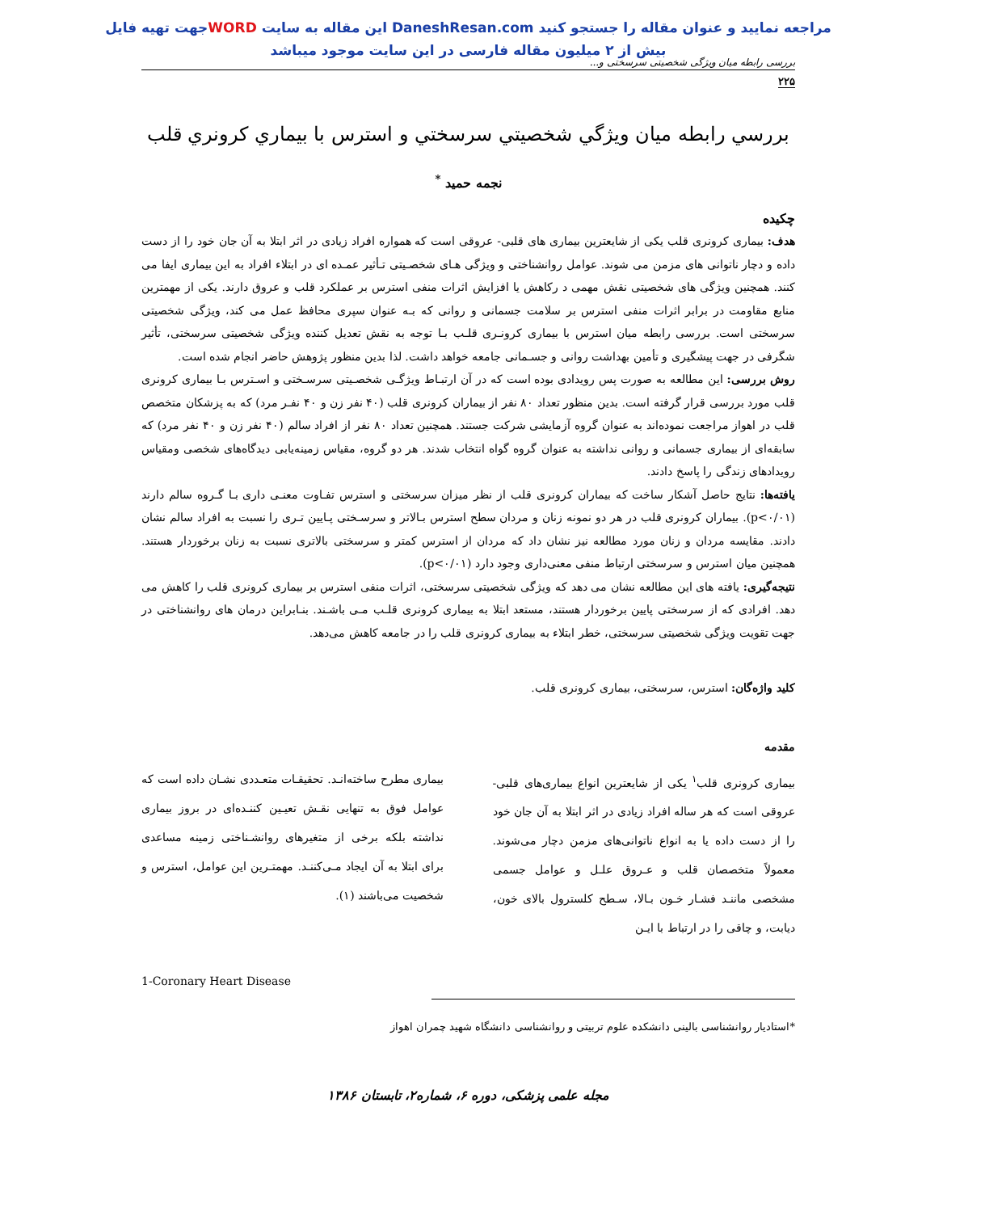جهت تهیه فایلWORD این مقاله به سایت DaneshResan.com مراجعه نمایید و عنوان مقاله را جستجو کنید
بیش از ۲ میلیون مقاله فارسی در این سایت موجود میباشد
بررسی رابطه میان ویژگی شخصیتی سرسختی و...
۲۲۵
بررسي رابطه ميان ويژگي شخصيتي سرسختي و استرس با بيماري كرونري قلب
نجمه حمید <sup>*</sup>
چکیده
هدف: بیماری کرونری قلب یکی از شایعترین بیماری های قلبی- عروقی است که همواره افراد زیادی در اثر ابتلا به آن جان خود را از دست داده و دچار ناتوانی های مزمن می شوند. عوامل روانشناختی و ویژگی هـای شخصـیتی تـأثیر عمـده ای در ابتلاء افراد به این بیماری ایفا می کنند. همچنین ویژگی های شخصیتی نقش مهمی د رکاهش یا افزایش اثرات منفی استرس بر عملکرد قلب و عروق دارند. یکی از مهمترین منابع مقاومت در برابر اثرات منفی استرس بر سلامت جسمانی و روانی که بـه عنوان سپری محافظ عمل می کند، ویژگی شخصیتی سرسختی است. بررسی رابطه میان استرس با بیماری کرونـری قلـب بـا توجه به نقش تعدیل کننده ویژگی شخصیتی سرسختی، تأثیر شگرفی در جهت پیشگیری و تأمین بهداشت روانی و جسـمانی جامعه خواهد داشت. لذا بدین منظور پژوهش حاضر انجام شده است.
روش بررسی: این مطالعه به صورت پس رویدادی بوده است که در آن ارتبـاط ویژگـی شخصـیتی سرسـختی و اسـترس بـا بیماری کرونری قلب مورد بررسی قرار گرفته است. بدین منظور تعداد ۸۰ نفر از بیماران کرونری قلب (۴۰ نفر زن و ۴۰ نفـر مرد) که به پزشکان متخصص قلب در اهواز مراجعت نموده‌اند به عنوان گروه آزمایشی شرکت جستند. همچنین تعداد ۸۰ نفر از افراد سالم (۴۰ نفر زن و ۴۰ نفر مرد) که سابقه‌ای از بیماری جسمانی و روانی نداشته به عنوان گروه گواه انتخاب شدند. هر دو گروه، مقیاس زمینه‌یابی دیدگاه‌های شخصی ومقیاس رویدادهای زندگی را پاسخ دادند.
یافته‌ها: نتایج حاصل آشکار ساخت که بیماران کرونری قلب از نظر میزان سرسختی و استرس تفـاوت معنـی داری بـا گـروه سالم دارند (p<۰/۰۱). بیماران کرونری قلب در هر دو نمونه زنان و مردان سطح استرس بـالاتر و سرسـختی پـایین تـری را نسبت به افراد سالم نشان دادند. مقایسه مردان و زنان مورد مطالعه نیز نشان داد که مردان از استرس کمتر و سرسختی بالاتری نسبت به زنان برخوردار هستند. همچنین میان استرس و سرسختی ارتباط منفی معنی‌داری وجود دارد (p<۰/۰۱).
نتیجه‌گیری: یافته های این مطالعه نشان می دهد که ویژگی شخصیتی سرسختی، اثرات منفی استرس بر بیماری کرونری قلب را کاهش می دهد. افرادی که از سرسختی پایین برخوردار هستند، مستعد ابتلا به بیماری کرونری قلـب مـی باشـند. بنـابراین درمان های روانشناختی در جهت تقویت ویژگی شخصیتی سرسختی، خطر ابتلاء به بیماری کرونری قلب را در جامعه کاهش می‌دهد.
کلید واژه‌گان: استرس، سرسختی، بیماری کرونری قلب.
مقدمه
بیماری کرونری قلب<sup>۱</sup> یکی از شایعترین انواع بیماری‌های قلبی- عروقی است که هر ساله افراد زیادی در اثر ابتلا به آن جان خود را از دست داده یا به انواع ناتوانی‌های مزمن دچار می‌شوند. معمولاً متخصصان قلب و عـروق علـل و عوامل جسمی مشخصی ماننـد فشـار خـون بـالا، سـطح کلسترول بالای خون، دیابت، و چاقی را در ارتباط با ایـن
بیماری مطرح ساخته‌انـد. تحقیقـات متعـددی نشـان داده است که عوامل فوق به تنهایی نقـش تعیـین کننـده‌ای در بروز بیماری نداشته بلکه برخی از متغیرهای روانشـناختی زمینه مساعدی برای ابتلا به آن ایجاد مـی‌کننـد. مهمتـرین این عوامل، استرس و شخصیت می‌باشند (۱).
1-Coronary Heart Disease
*استادیار روانشناسی بالینی دانشکده علوم تربیتی و روانشناسی دانشگاه شهید چمران اهواز
مجله علمی پزشکی، دوره ۶، شماره۲، تابستان ۱۳۸۶